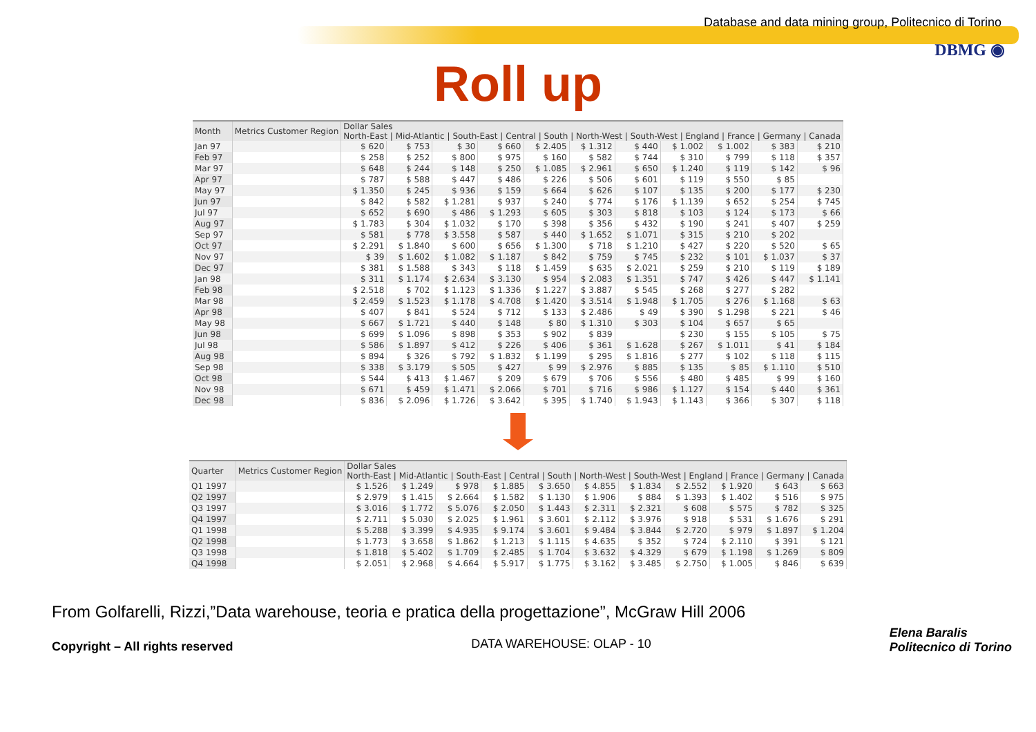Database and data mining group, Politecnico di Torino
DBMG ◉
Roll up
| Month | Metrics Customer Region | Dollar Sales North-East / Mid-Atlantic / South-East / Central / South / North-West / South-West / England / France / Germany / Canada | | | | | | | | | | |
| --- | --- | --- | --- | --- | --- | --- | --- | --- | --- | --- | --- | --- |
| Jan 97 | | $ 620 | $ 753 | $ 30 | $ 660 | $ 2.405 | $ 1.312 | $ 440 | $ 1.002 | $ 1.002 | $ 383 | $ 210 |
| Feb 97 | | $ 258 | $ 252 | $ 800 | $ 975 | $ 160 | $ 582 | $ 744 | $ 310 | $ 799 | $ 118 | $ 357 |
| Mar 97 | | $ 648 | $ 244 | $ 148 | $ 250 | $ 1.085 | $ 2.961 | $ 650 | $ 1.240 | $ 119 | $ 142 | $ 96 |
| Apr 97 | | $ 787 | $ 588 | $ 447 | $ 486 | $ 226 | $ 506 | $ 601 | $ 119 | $ 550 | $ 85 | |
| May 97 | | $ 1.350 | $ 245 | $ 936 | $ 159 | $ 664 | $ 626 | $ 107 | $ 135 | $ 200 | $ 177 | $ 230 |
| Jun 97 | | $ 842 | $ 582 | $ 1.281 | $ 937 | $ 240 | $ 774 | $ 176 | $ 1.139 | $ 652 | $ 254 | $ 745 |
| Jul 97 | | $ 652 | $ 690 | $ 486 | $ 1.293 | $ 605 | $ 303 | $ 818 | $ 103 | $ 124 | $ 173 | $ 66 |
| Aug 97 | | $ 1.783 | $ 304 | $ 1.032 | $ 170 | $ 398 | $ 356 | $ 432 | $ 190 | $ 241 | $ 407 | $ 259 |
| Sep 97 | | $ 581 | $ 778 | $ 3.558 | $ 587 | $ 440 | $ 1.652 | $ 1.071 | $ 315 | $ 210 | $ 202 | |
| Oct 97 | | $ 2.291 | $ 1.840 | $ 600 | $ 656 | $ 1.300 | $ 718 | $ 1.210 | $ 427 | $ 220 | $ 520 | $ 65 |
| Nov 97 | | $ 39 | $ 1.602 | $ 1.082 | $ 1.187 | $ 842 | $ 759 | $ 745 | $ 232 | $ 101 | $ 1.037 | $ 37 |
| Dec 97 | | $ 381 | $ 1.588 | $ 343 | $ 118 | $ 1.459 | $ 635 | $ 2.021 | $ 259 | $ 210 | $ 119 | $ 189 |
| Jan 98 | | $ 311 | $ 1.174 | $ 2.634 | $ 3.130 | $ 954 | $ 2.083 | $ 1.351 | $ 747 | $ 426 | $ 447 | $ 1.141 |
| Feb 98 | | $ 2.518 | $ 702 | $ 1.123 | $ 1.336 | $ 1.227 | $ 3.887 | $ 545 | $ 268 | $ 277 | $ 282 | |
| Mar 98 | | $ 2.459 | $ 1.523 | $ 1.178 | $ 4.708 | $ 1.420 | $ 3.514 | $ 1.948 | $ 1.705 | $ 276 | $ 1.168 | $ 63 |
| Apr 98 | | $ 407 | $ 841 | $ 524 | $ 712 | $ 133 | $ 2.486 | $ 49 | $ 390 | $ 1.298 | $ 221 | $ 46 |
| May 98 | | $ 667 | $ 1.721 | $ 440 | $ 148 | $ 80 | $ 1.310 | $ 303 | $ 104 | $ 657 | $ 65 | |
| Jun 98 | | $ 699 | $ 1.096 | $ 898 | $ 353 | $ 902 | $ 839 | | $ 230 | $ 155 | $ 105 | $ 75 |
| Jul 98 | | $ 586 | $ 1.897 | $ 412 | $ 226 | $ 406 | $ 361 | $ 1.628 | $ 267 | $ 1.011 | $ 41 | $ 184 |
| Aug 98 | | $ 894 | $ 326 | $ 792 | $ 1.832 | $ 1.199 | $ 295 | $ 1.816 | $ 277 | $ 102 | $ 118 | $ 115 |
| Sep 98 | | $ 338 | $ 3.179 | $ 505 | $ 427 | $ 99 | $ 2.976 | $ 885 | $ 135 | $ 85 | $ 1.110 | $ 510 |
| Oct 98 | | $ 544 | $ 413 | $ 1.467 | $ 209 | $ 679 | $ 706 | $ 556 | $ 480 | $ 485 | $ 99 | $ 160 |
| Nov 98 | | $ 671 | $ 459 | $ 1.471 | $ 2.066 | $ 701 | $ 716 | $ 986 | $ 1.127 | $ 154 | $ 440 | $ 361 |
| Dec 98 | | $ 836 | $ 2.096 | $ 1.726 | $ 3.642 | $ 395 | $ 1.740 | $ 1.943 | $ 1.143 | $ 366 | $ 307 | $ 118 |
| Quarter | Metrics Customer Region | Dollar Sales North-East / Mid-Atlantic / South-East / Central / South / North-West / South-West / England / France / Germany / Canada | | | | | | | | | | |
| --- | --- | --- | --- | --- | --- | --- | --- | --- | --- | --- | --- | --- |
| Q1 1997 | | $ 1.526 | $ 1.249 | $ 978 | $ 1.885 | $ 3.650 | $ 4.855 | $ 1.834 | $ 2.552 | $ 1.920 | $ 643 | $ 663 |
| Q2 1997 | | $ 2.979 | $ 1.415 | $ 2.664 | $ 1.582 | $ 1.130 | $ 1.906 | $ 884 | $ 1.393 | $ 1.402 | $ 516 | $ 975 |
| Q3 1997 | | $ 3.016 | $ 1.772 | $ 5.076 | $ 2.050 | $ 1.443 | $ 2.311 | $ 2.321 | $ 608 | $ 575 | $ 782 | $ 325 |
| Q4 1997 | | $ 2.711 | $ 5.030 | $ 2.025 | $ 1.961 | $ 3.601 | $ 2.112 | $ 3.976 | $ 918 | $ 531 | $ 1.676 | $ 291 |
| Q1 1998 | | $ 5.288 | $ 3.399 | $ 4.935 | $ 9.174 | $ 3.601 | $ 9.484 | $ 3.844 | $ 2.720 | $ 979 | $ 1.897 | $ 1.204 |
| Q2 1998 | | $ 1.773 | $ 3.658 | $ 1.862 | $ 1.213 | $ 1.115 | $ 4.635 | $ 352 | $ 724 | $ 2.110 | $ 391 | $ 121 |
| Q3 1998 | | $ 1.818 | $ 5.402 | $ 1.709 | $ 2.485 | $ 1.704 | $ 3.632 | $ 4.329 | $ 679 | $ 1.198 | $ 1.269 | $ 809 |
| Q4 1998 | | $ 2.051 | $ 2.968 | $ 4.664 | $ 5.917 | $ 1.775 | $ 3.162 | $ 3.485 | $ 2.750 | $ 1.005 | $ 846 | $ 639 |
From Golfarelli, Rizzi,”Data warehouse, teoria e pratica della progettazione”, McGraw Hill 2006
Copyright – All rights reserved DATA WAREHOUSE: OLAP - 10 Elena Baralis
Politecnico di Torino